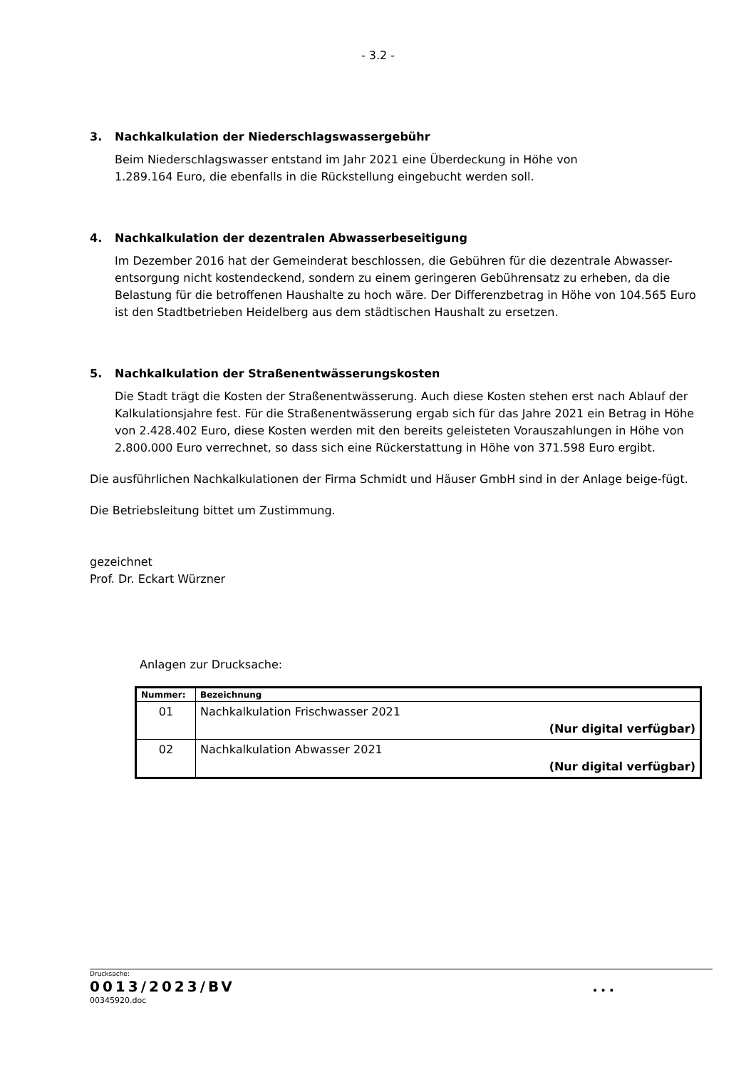- 3.2 -
3. Nachkalkulation der Niederschlagswassergebühr
Beim Niederschlagswasser entstand im Jahr 2021 eine Überdeckung in Höhe von
1.289.164 Euro, die ebenfalls in die Rückstellung eingebucht werden soll.
4. Nachkalkulation der dezentralen Abwasserbeseitigung
Im Dezember 2016 hat der Gemeinderat beschlossen, die Gebühren für die dezentrale Abwasser-entsorgung nicht kostendeckend, sondern zu einem geringeren Gebührensatz zu erheben, da die Belastung für die betroffenen Haushalte zu hoch wäre. Der Differenzbetrag in Höhe von 104.565 Euro ist den Stadtbetrieben Heidelberg aus dem städtischen Haushalt zu ersetzen.
5. Nachkalkulation der Straßenentwässerungskosten
Die Stadt trägt die Kosten der Straßenentwässerung. Auch diese Kosten stehen erst nach Ablauf der Kalkulationsjahre fest. Für die Straßenentwässerung ergab sich für das Jahre 2021 ein Betrag in Höhe von 2.428.402 Euro, diese Kosten werden mit den bereits geleisteten Vorauszahlungen in Höhe von 2.800.000 Euro verrechnet, so dass sich eine Rückerstattung in Höhe von 371.598 Euro ergibt.
Die ausführlichen Nachkalkulationen der Firma Schmidt und Häuser GmbH sind in der Anlage beige-fügt.
Die Betriebsleitung bittet um Zustimmung.
gezeichnet
Prof. Dr. Eckart Würzner
Anlagen zur Drucksache:
| Nummer: | Bezeichnung |
| --- | --- |
| 01 | Nachkalkulation Frischwasser 2021 (Nur digital verfügbar) |
| 02 | Nachkalkulation Abwasser 2021 (Nur digital verfügbar) |
Drucksache:
0013/2023/BV...
00345920.doc